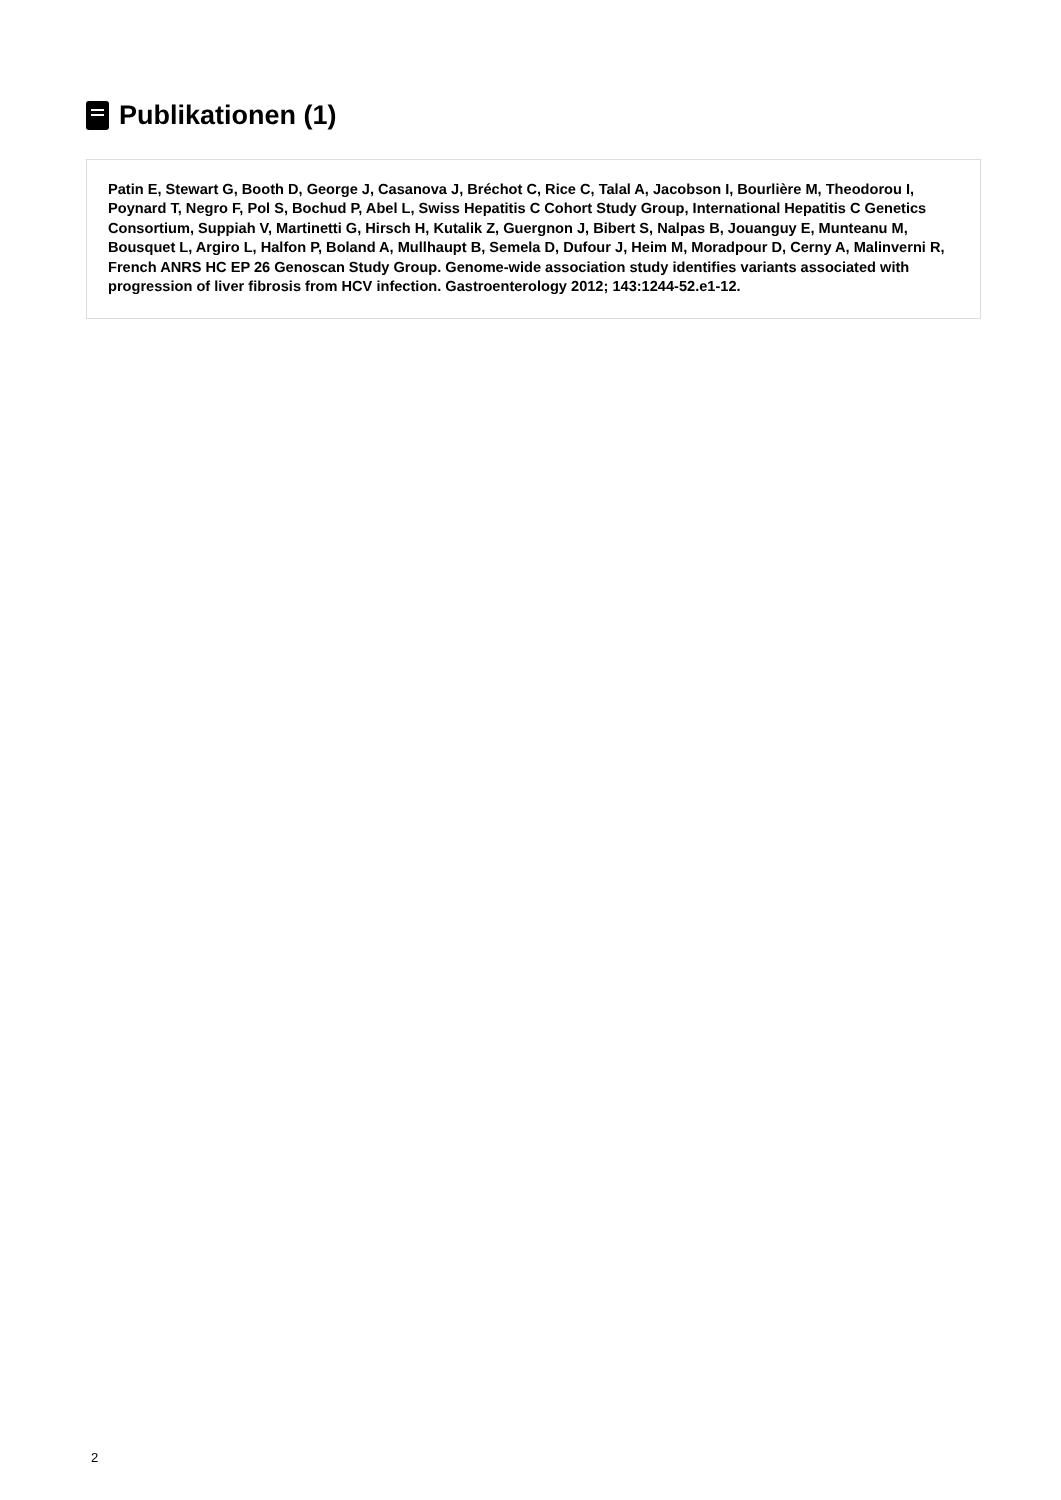Publikationen (1)
Patin E, Stewart G, Booth D, George J, Casanova J, Bréchot C, Rice C, Talal A, Jacobson I, Bourlière M, Theodorou I, Poynard T, Negro F, Pol S, Bochud P, Abel L, Swiss Hepatitis C Cohort Study Group, International Hepatitis C Genetics Consortium, Suppiah V, Martinetti G, Hirsch H, Kutalik Z, Guergnon J, Bibert S, Nalpas B, Jouanguy E, Munteanu M, Bousquet L, Argiro L, Halfon P, Boland A, Mullhaupt B, Semela D, Dufour J, Heim M, Moradpour D, Cerny A, Malinverni R, French ANRS HC EP 26 Genoscan Study Group. Genome-wide association study identifies variants associated with progression of liver fibrosis from HCV infection. Gastroenterology 2012; 143:1244-52.e1-12.
2